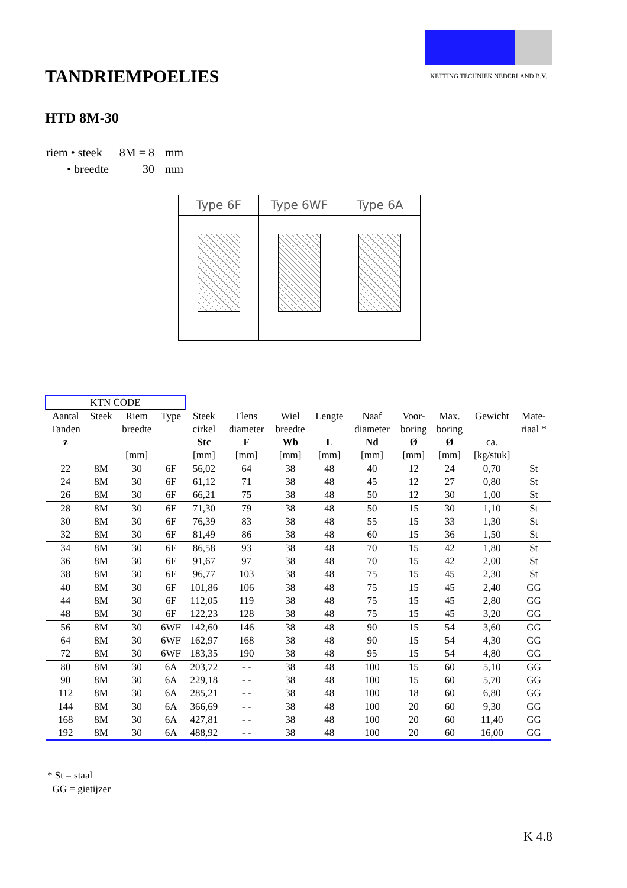TANDRIEMPOELIES
KETTING TECHNIEK NEDERLAND B.V.
HTD 8M-30
| riem • steek | 8M = 8 | mm |
| • breedte | 30 | mm |
Type 6F Type 6WF Type 6A
| KTN CODE | | | | | | | | | | | | |
| --- | --- | --- | --- | --- | --- | --- | --- | --- | --- | --- | --- | --- |
| Aantal | Steek | Riem | Type | Steek | Flens | Wiel | Lengte | Naaf | Voor- | Max. | Gewicht | Mate- |
| Tanden | | breedte | | cirkel | diameter | breedte | | diameter | boring | boring | | riaal * |
| z | | | | Stc | F | Wb | L | Nd | Ø | Ø | ca. | |
| | | [mm] | | [mm] | [mm] | [mm] | [mm] | [mm] | [mm] | [mm] | [kg/stuk] | |
| 22 | 8M | 30 | 6F | 56,02 | 64 | 38 | 48 | 40 | 12 | 24 | 0,70 | St |
| 24 | 8M | 30 | 6F | 61,12 | 71 | 38 | 48 | 45 | 12 | 27 | 0,80 | St |
| 26 | 8M | 30 | 6F | 66,21 | 75 | 38 | 48 | 50 | 12 | 30 | 1,00 | St |
| 28 | 8M | 30 | 6F | 71,30 | 79 | 38 | 48 | 50 | 15 | 30 | 1,10 | St |
| 30 | 8M | 30 | 6F | 76,39 | 83 | 38 | 48 | 55 | 15 | 33 | 1,30 | St |
| 32 | 8M | 30 | 6F | 81,49 | 86 | 38 | 48 | 60 | 15 | 36 | 1,50 | St |
| 34 | 8M | 30 | 6F | 86,58 | 93 | 38 | 48 | 70 | 15 | 42 | 1,80 | St |
| 36 | 8M | 30 | 6F | 91,67 | 97 | 38 | 48 | 70 | 15 | 42 | 2,00 | St |
| 38 | 8M | 30 | 6F | 96,77 | 103 | 38 | 48 | 75 | 15 | 45 | 2,30 | St |
| 40 | 8M | 30 | 6F | 101,86 | 106 | 38 | 48 | 75 | 15 | 45 | 2,40 | GG |
| 44 | 8M | 30 | 6F | 112,05 | 119 | 38 | 48 | 75 | 15 | 45 | 2,80 | GG |
| 48 | 8M | 30 | 6F | 122,23 | 128 | 38 | 48 | 75 | 15 | 45 | 3,20 | GG |
| 56 | 8M | 30 | 6WF | 142,60 | 146 | 38 | 48 | 90 | 15 | 54 | 3,60 | GG |
| 64 | 8M | 30 | 6WF | 162,97 | 168 | 38 | 48 | 90 | 15 | 54 | 4,30 | GG |
| 72 | 8M | 30 | 6WF | 183,35 | 190 | 38 | 48 | 95 | 15 | 54 | 4,80 | GG |
| 80 | 8M | 30 | 6A | 203,72 | - - | 38 | 48 | 100 | 15 | 60 | 5,10 | GG |
| 90 | 8M | 30 | 6A | 229,18 | - - | 38 | 48 | 100 | 15 | 60 | 5,70 | GG |
| 112 | 8M | 30 | 6A | 285,21 | - - | 38 | 48 | 100 | 18 | 60 | 6,80 | GG |
| 144 | 8M | 30 | 6A | 366,69 | - - | 38 | 48 | 100 | 20 | 60 | 9,30 | GG |
| 168 | 8M | 30 | 6A | 427,81 | - - | 38 | 48 | 100 | 20 | 60 | 11,40 | GG |
| 192 | 8M | 30 | 6A | 488,92 | - - | 38 | 48 | 100 | 20 | 60 | 16,00 | GG |
* St = staal
GG = gietijzer
K 4.8